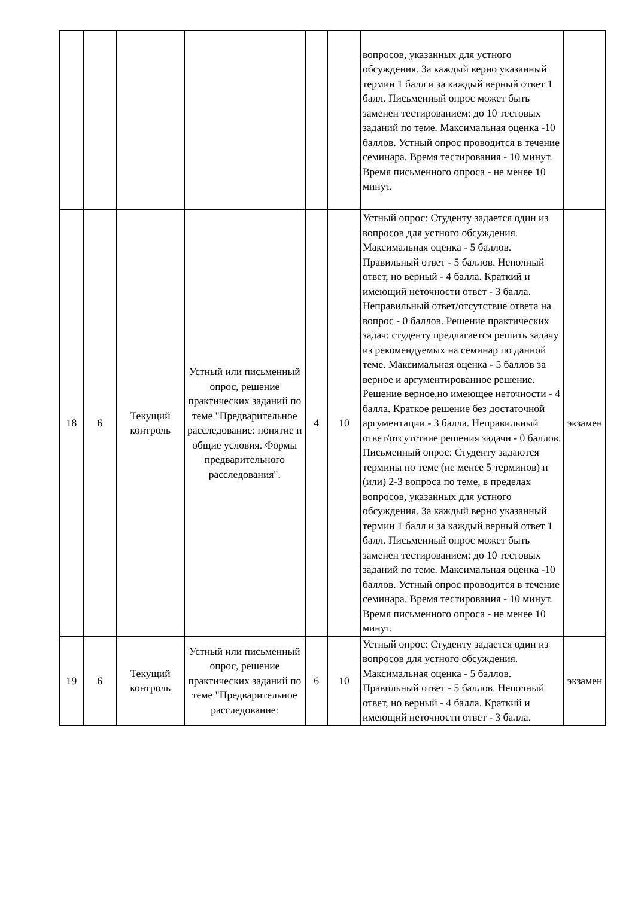| | | | | | | вопросов, указанных для устного обсуждения. За каждый верно указанный термин 1 балл и за каждый верный ответ 1 балл. Письменный опрос может быть заменен тестированием: до 10 тестовых заданий по теме. Максимальная оценка -10 баллов. Устный опрос проводится в течение семинара. Время тестирования - 10 минут. Время письменного опроса - не менее 10 минут. | |
| 18 | 6 | Текущий контроль | Устный или письменный опрос, решение практических заданий по теме "Предварительное расследование: понятие и общие условия. Формы предварительного расследования". | 4 | 10 | Устный опрос: Студенту задается один из вопросов для устного обсуждения. Максимальная оценка - 5 баллов. Правильный ответ - 5 баллов. Неполный ответ, но верный - 4 балла. Краткий и имеющий неточности ответ - 3 балла. Неправильный ответ/отсутствие ответа на вопрос - 0 баллов. Решение практических задач: студенту предлагается решить задачу из рекомендуемых на семинар по данной теме. Максимальная оценка - 5 баллов за верное и аргументированное решение. Решение верное,но имеющее неточности - 4 балла. Краткое решение без достаточной аргументации - 3 балла. Неправильный ответ/отсутствие решения задачи - 0 баллов. Письменный опрос: Студенту задаются термины по теме (не менее 5 терминов) и (или) 2-3 вопроса по теме, в пределах вопросов, указанных для устного обсуждения. За каждый верно указанный термин 1 балл и за каждый верный ответ 1 балл. Письменный опрос может быть заменен тестированием: до 10 тестовых заданий по теме. Максимальная оценка -10 баллов. Устный опрос проводится в течение семинара. Время тестирования - 10 минут. Время письменного опроса - не менее 10 минут. | экзамен |
| 19 | 6 | Текущий контроль | Устный или письменный опрос, решение практических заданий по теме "Предварительное расследование: | 6 | 10 | Устный опрос: Студенту задается один из вопросов для устного обсуждения. Максимальная оценка - 5 баллов. Правильный ответ - 5 баллов. Неполный ответ, но верный - 4 балла. Краткий и имеющий неточности ответ - 3 балла. | экзамен |